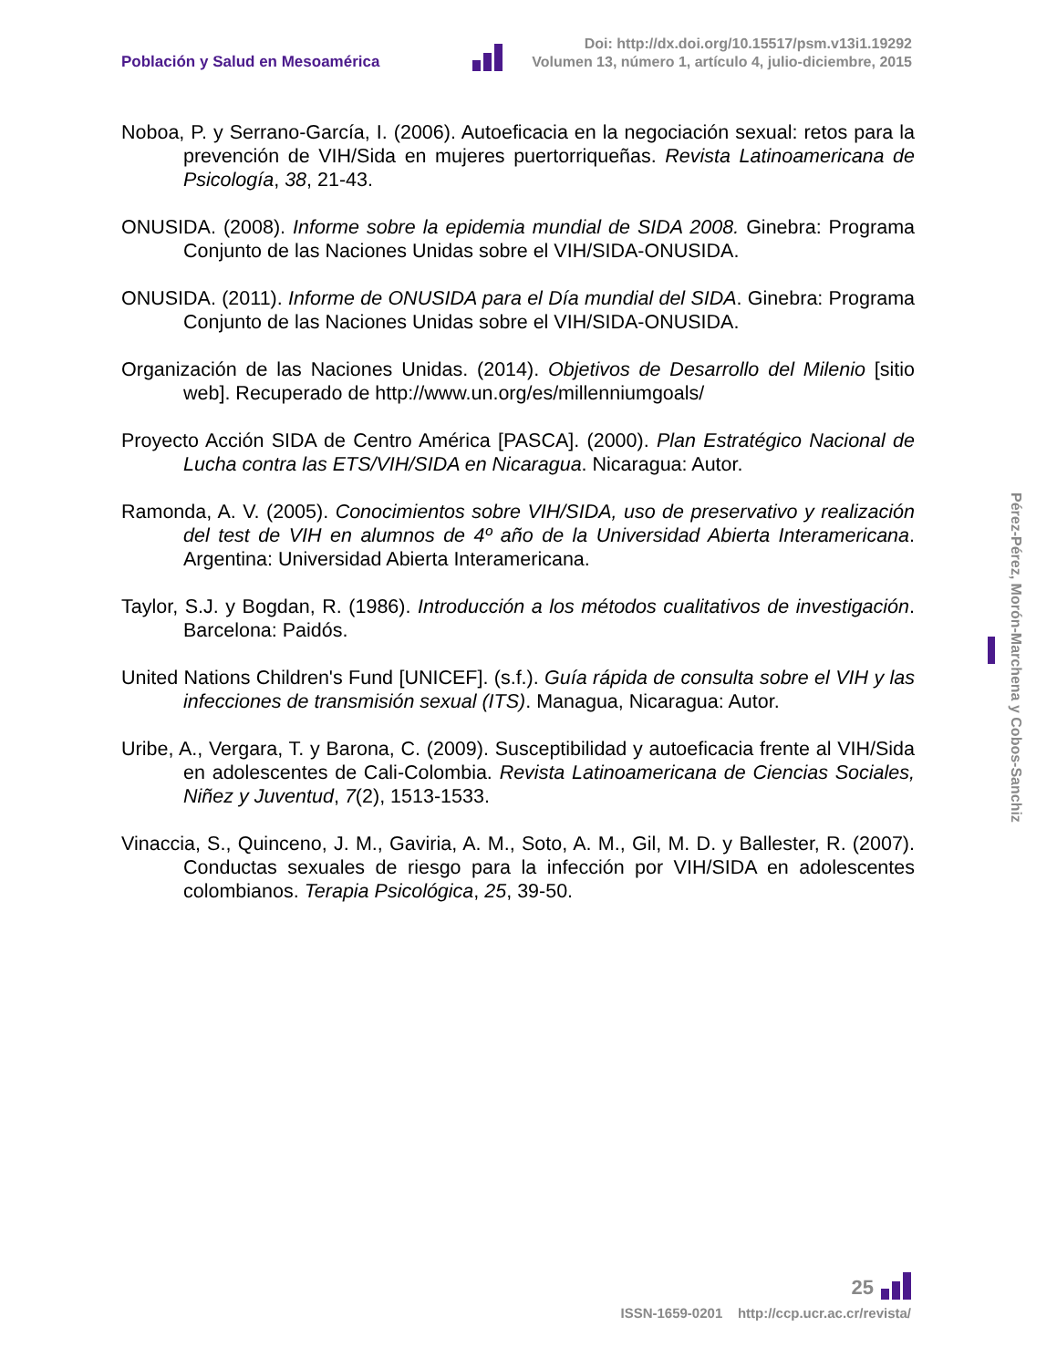Población y Salud en Mesoamérica
Doi: http://dx.doi.org/10.15517/psm.v13i1.19292
Volumen 13, número 1, artículo 4, julio-diciembre, 2015
Noboa, P. y Serrano-García, I. (2006). Autoeficacia en la negociación sexual: retos para la prevención de VIH/Sida en mujeres puertorriqueñas. Revista Latinoamericana de Psicología, 38, 21-43.
ONUSIDA. (2008). Informe sobre la epidemia mundial de SIDA 2008. Ginebra: Programa Conjunto de las Naciones Unidas sobre el VIH/SIDA-ONUSIDA.
ONUSIDA. (2011). Informe de ONUSIDA para el Día mundial del SIDA. Ginebra: Programa Conjunto de las Naciones Unidas sobre el VIH/SIDA-ONUSIDA.
Organización de las Naciones Unidas. (2014). Objetivos de Desarrollo del Milenio [sitio web]. Recuperado de http://www.un.org/es/millenniumgoals/
Proyecto Acción SIDA de Centro América [PASCA]. (2000). Plan Estratégico Nacional de Lucha contra las ETS/VIH/SIDA en Nicaragua. Nicaragua: Autor.
Ramonda, A. V. (2005). Conocimientos sobre VIH/SIDA, uso de preservativo y realización del test de VIH en alumnos de 4º año de la Universidad Abierta Interamericana. Argentina: Universidad Abierta Interamericana.
Taylor, S.J. y Bogdan, R. (1986). Introducción a los métodos cualitativos de investigación. Barcelona: Paidós.
United Nations Children's Fund [UNICEF]. (s.f.). Guía rápida de consulta sobre el VIH y las infecciones de transmisión sexual (ITS). Managua, Nicaragua: Autor.
Uribe, A., Vergara, T. y Barona, C. (2009). Susceptibilidad y autoeficacia frente al VIH/Sida en adolescentes de Cali-Colombia. Revista Latinoamericana de Ciencias Sociales, Niñez y Juventud, 7(2), 1513-1533.
Vinaccia, S., Quinceno, J. M., Gaviria, A. M., Soto, A. M., Gil, M. D. y Ballester, R. (2007). Conductas sexuales de riesgo para la infección por VIH/SIDA en adolescentes colombianos. Terapia Psicológica, 25, 39-50.
Pérez-Pérez, Morón-Marchena y Cobos-Sanchiz
25
ISSN-1659-0201 http://ccp.ucr.ac.cr/revista/